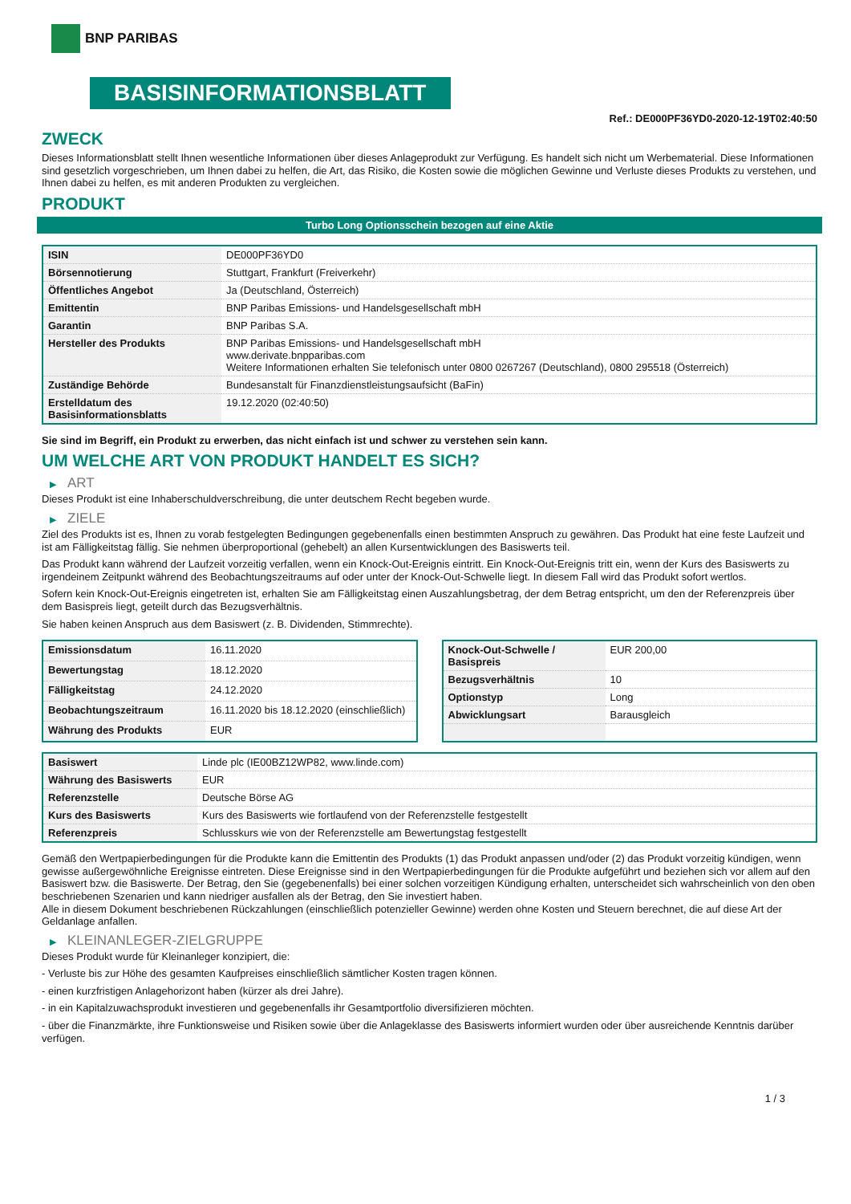BNP PARIBAS
BASISINFORMATIONSBLATT
Ref.: DE000PF36YD0-2020-12-19T02:40:50
ZWECK
Dieses Informationsblatt stellt Ihnen wesentliche Informationen über dieses Anlageprodukt zur Verfügung. Es handelt sich nicht um Werbematerial. Diese Informationen sind gesetzlich vorgeschrieben, um Ihnen dabei zu helfen, die Art, das Risiko, die Kosten sowie die möglichen Gewinne und Verluste dieses Produkts zu verstehen, und Ihnen dabei zu helfen, es mit anderen Produkten zu vergleichen.
PRODUKT
Turbo Long Optionsschein bezogen auf eine Aktie
| ISIN | DE000PF36YD0 |
| Börsennotierung | Stuttgart, Frankfurt (Freiverkehr) |
| Öffentliches Angebot | Ja (Deutschland, Österreich) |
| Emittentin | BNP Paribas Emissions- und Handelsgesellschaft mbH |
| Garantin | BNP Paribas S.A. |
| Hersteller des Produkts | BNP Paribas Emissions- und Handelsgesellschaft mbH www.derivate.bnpparibas.com Weitere Informationen erhalten Sie telefonisch unter 0800 0267267 (Deutschland), 0800 295518 (Österreich) |
| Zuständige Behörde | Bundesanstalt für Finanzdienstleistungsaufsicht (BaFin) |
| Erstelldatum des Basisinformationsblatts | 19.12.2020 (02:40:50) |
Sie sind im Begriff, ein Produkt zu erwerben, das nicht einfach ist und schwer zu verstehen sein kann.
UM WELCHE ART VON PRODUKT HANDELT ES SICH?
▶ ART
Dieses Produkt ist eine Inhaberschuldverschreibung, die unter deutschem Recht begeben wurde.
▶ ZIELE
Ziel des Produkts ist es, Ihnen zu vorab festgelegten Bedingungen gegebenenfalls einen bestimmten Anspruch zu gewähren. Das Produkt hat eine feste Laufzeit und ist am Fälligkeitstag fällig. Sie nehmen überproportional (gehebelt) an allen Kursentwicklungen des Basiswerts teil.
Das Produkt kann während der Laufzeit vorzeitig verfallen, wenn ein Knock-Out-Ereignis eintritt. Ein Knock-Out-Ereignis tritt ein, wenn der Kurs des Basiswerts zu irgendeinem Zeitpunkt während des Beobachtungszeitraums auf oder unter der Knock-Out-Schwelle liegt. In diesem Fall wird das Produkt sofort wertlos.
Sofern kein Knock-Out-Ereignis eingetreten ist, erhalten Sie am Fälligkeitstag einen Auszahlungsbetrag, der dem Betrag entspricht, um den der Referenzpreis über dem Basispreis liegt, geteilt durch das Bezugsverhältnis.
Sie haben keinen Anspruch aus dem Basiswert (z. B. Dividenden, Stimmrechte).
| Emissionsdatum | 16.11.2020 |
| Bewertungstag | 18.12.2020 |
| Fälligkeitstag | 24.12.2020 |
| Beobachtungszeitraum | 16.11.2020 bis 18.12.2020 (einschließlich) |
| Währung des Produkts | EUR |
| Knock-Out-Schwelle / Basispreis | EUR 200,00 |
| Bezugsverhältnis | 10 |
| Optionstyp | Long |
| Abwicklungsart | Barausgleich |
| Basiswert | Linde plc (IE00BZ12WP82, www.linde.com) |
| Währung des Basiswerts | EUR |
| Referenzstelle | Deutsche Börse AG |
| Kurs des Basiswerts | Kurs des Basiswerts wie fortlaufend von der Referenzstelle festgestellt |
| Referenzpreis | Schlusskurs wie von der Referenzstelle am Bewertungstag festgestellt |
Gemäß den Wertpapierbedingungen für die Produkte kann die Emittentin des Produkts (1) das Produkt anpassen und/oder (2) das Produkt vorzeitig kündigen, wenn gewisse außergewöhnliche Ereignisse eintreten. Diese Ereignisse sind in den Wertpapierbedingungen für die Produkte aufgeführt und beziehen sich vor allem auf den Basiswert bzw. die Basiswerte. Der Betrag, den Sie (gegebenenfalls) bei einer solchen vorzeitigen Kündigung erhalten, unterscheidet sich wahrscheinlich von den oben beschriebenen Szenarien und kann niedriger ausfallen als der Betrag, den Sie investiert haben.
Alle in diesem Dokument beschriebenen Rückzahlungen (einschließlich potenzieller Gewinne) werden ohne Kosten und Steuern berechnet, die auf diese Art der Geldanlage anfallen.
▶ KLEINANLEGER-ZIELGRUPPE
Dieses Produkt wurde für Kleinanleger konzipiert, die:
- Verluste bis zur Höhe des gesamten Kaufpreises einschließlich sämtlicher Kosten tragen können.
- einen kurzfristigen Anlagehorizont haben (kürzer als drei Jahre).
- in ein Kapitalzuwachsprodukt investieren und gegebenenfalls ihr Gesamtportfolio diversifizieren möchten.
- über die Finanzmärkte, ihre Funktionsweise und Risiken sowie über die Anlageklasse des Basiswerts informiert wurden oder über ausreichende Kenntnis darüber verfügen.
1 / 3